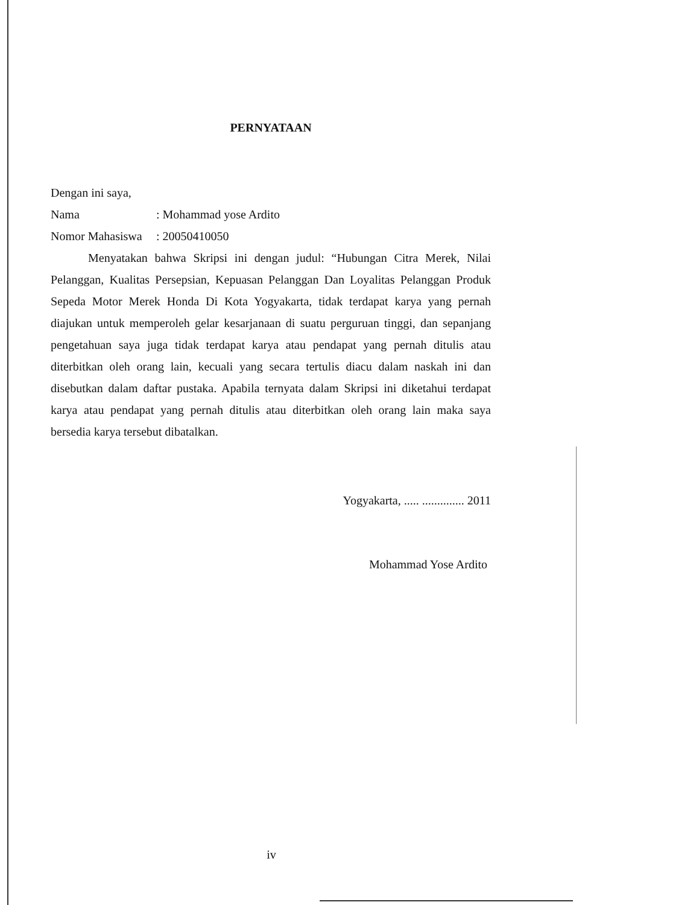PERNYATAAN
Dengan ini saya,
Nama: Mohammad yose Ardito
Nomor Mahasiswa: 20050410050
Menyatakan bahwa Skripsi ini dengan judul: “Hubungan Citra Merek, Nilai Pelanggan, Kualitas Persepsian, Kepuasan Pelanggan Dan Loyalitas Pelanggan Produk Sepeda Motor Merek Honda Di Kota Yogyakarta, tidak terdapat karya yang pernah diajukan untuk memperoleh gelar kesarjanaan di suatu perguruan tinggi, dan sepanjang pengetahuan saya juga tidak terdapat karya atau pendapat yang pernah ditulis atau diterbitkan oleh orang lain, kecuali yang secara tertulis diacu dalam naskah ini dan disebutkan dalam daftar pustaka. Apabila ternyata dalam Skripsi ini diketahui terdapat karya atau pendapat yang pernah ditulis atau diterbitkan oleh orang lain maka saya bersedia karya tersebut dibatalkan.
Yogyakarta, ..... .............. 2011
Mohammad Yose Ardito
iv